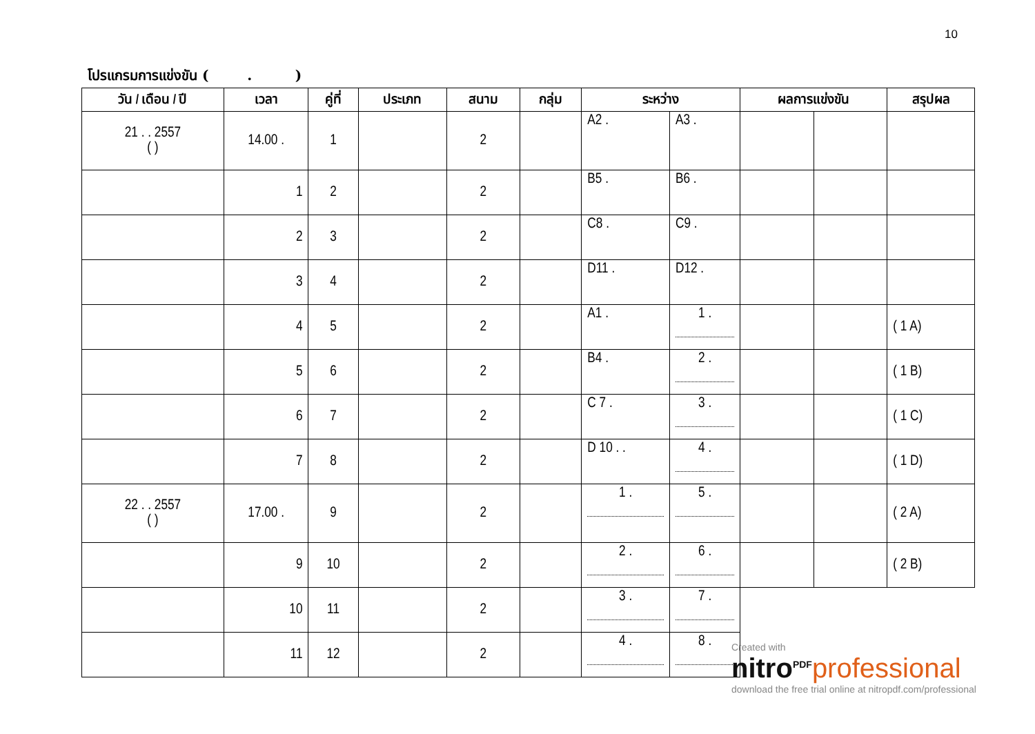10
โปรแกรมการแข่งขัน ( . )
| วัน / เดือน / ปี | เวลา | คู่ที่ | ประเภท | สนาม | กลุ่ม | ระหว่าง | | ผลการแข่งขัน | | สรุปผล |
| --- | --- | --- | --- | --- | --- | --- | --- | --- | --- | --- |
| 21 . . 2557 ( ) | 14.00 . | 1 | | 2 | | A2 . | A3 . | | | |
| | 1 | 2 | | 2 | | B5 . | B6 . | | | |
| | 2 | 3 | | 2 | | C8 . | C9 . | | | |
| | 3 | 4 | | 2 | | D11 . | D12 . | | | |
| | 4 | 5 | | 2 | | A1 . | 1 . | | | ( 1 A) |
| | 5 | 6 | | 2 | | B4 . | 2 . | | | ( 1 B) |
| | 6 | 7 | | 2 | | C 7 . | 3 . | | | ( 1 C) |
| | 7 | 8 | | 2 | | D 10 . . | 4 . | | | ( 1 D) |
| 22 . . 2557 ( ) | 17.00 . | 9 | | 2 | | 1 . | 5 . | | | ( 2 A) |
| | 9 | 10 | | 2 | | 2 . | 6 . | | | ( 2 B) |
| | 10 | 11 | | 2 | | 3 . | 7 . | | | |
| | 11 | 12 | | 2 | | 4 . | 8 . | | | |
Created with
nitro<sup>PDF</sup> professional
download the free trial online at nitropdf.com/professional